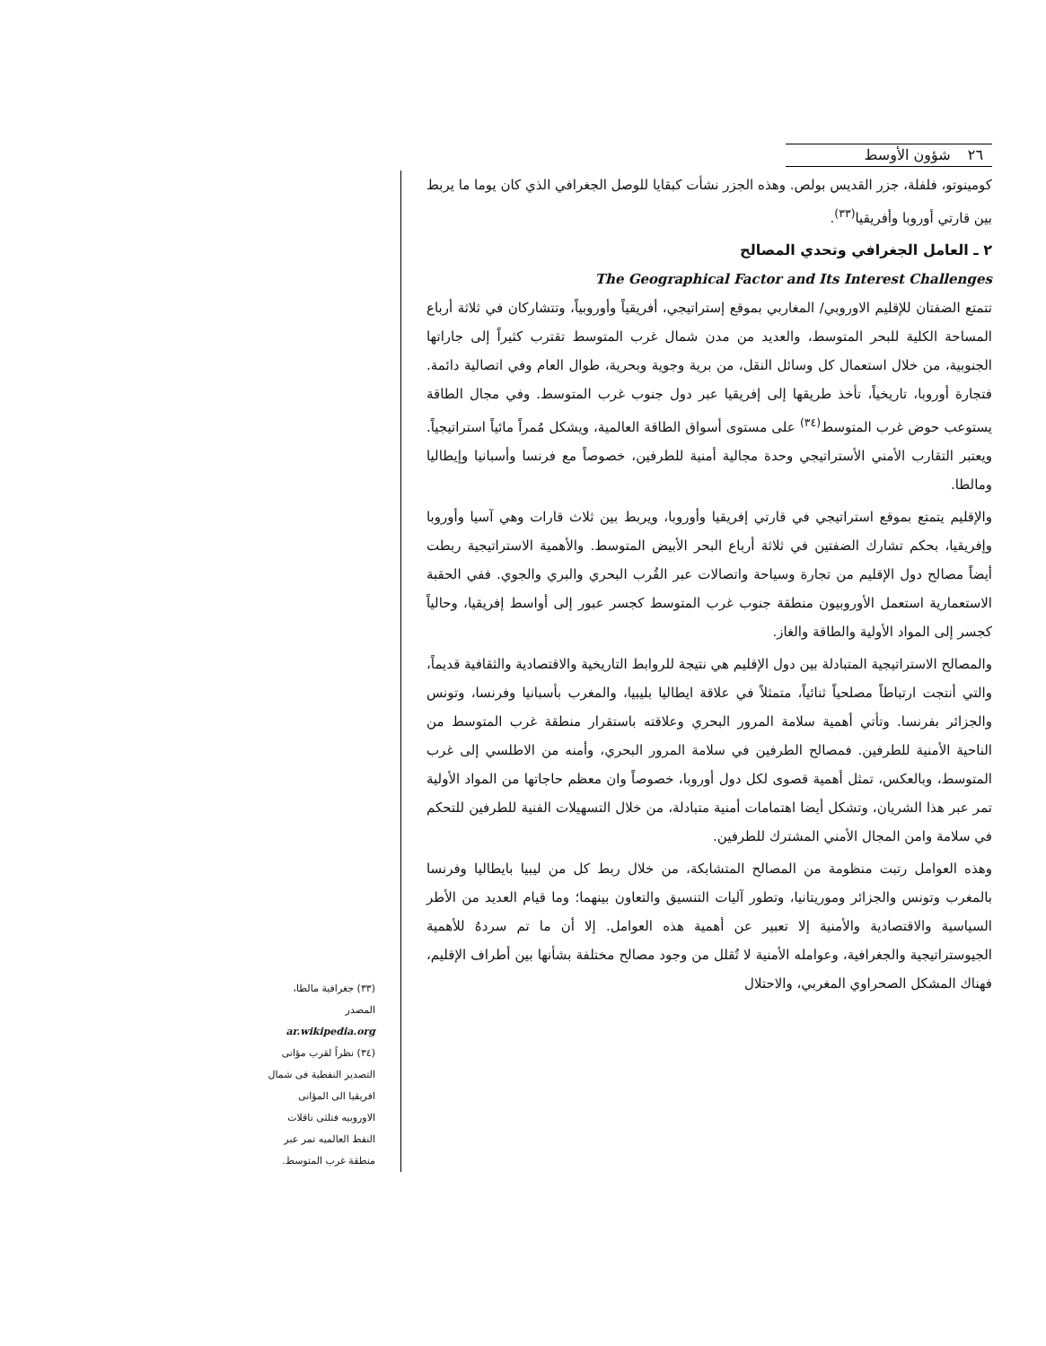٢٦ شؤون الأوسط
كومينوتو، فلفلة، جزر القديس بولص. وهذه الجزر نشأت كبقايا للوصل الجغرافي الذي كان يوما ما يربط بين قارتي أوروبا وأفريقيا<sup>(٣٣)</sup>.
٢ ـ العامل الجغرافي وتحدي المصالح
The Geographical Factor and Its Interest Challenges
تتمتع الضفتان للإقليم الاوروبي/ المغاربي بموقع إستراتيجي، أفريقياً وأوروبياً، وتتشاركان في ثلاثة أرباع المساحة الكلية للبحر المتوسط، والعديد من مدن شمال غرب المتوسط تقترب كثيراً إلى جاراتها الجنوبية، من خلال استعمال كل وسائل النقل، من برية وجوية وبحرية، طوال العام وفي اتصالية دائمة. فتجارة أوروبا، تاريخياً، تأخذ طريقها إلى إفريقيا عبر دول جنوب غرب المتوسط. وفي مجال الطاقة يستوعب حوض غرب المتوسط<sup>(٣٤)</sup> على مستوى أسواق الطاقة العالمية، ويشكل مُمراً مائياً استراتيجياً. ويعتبر التقارب الأمني الأستراتيجي وحدة مجالية أمنية للطرفين، خصوصاً مع فرنسا وأسبانيا وإيطاليا ومالطا.
والإقليم يتمتع بموقع استراتيجي في قارتي إفريقيا وأوروبا، ويربط بين ثلاث قارات وهي آسيا وأوروبا وإفريقيا، بحكم تشارك الضفتين في ثلاثة أرباع البحر الأبيض المتوسط. والأهمية الاستراتيجية ربطت أيضاً مصالح دول الإقليم من تجارة وسياحة واتصالات عبر القُرب البحري والبري والجوي. ففي الحقبة الاستعمارية استعمل الأوروبيون منطقة جنوب غرب المتوسط كجسر عبور إلى أواسط إفريقيا، وحالياً كجسر إلى المواد الأولية والطاقة والغاز.
والمصالح الاستراتيجية المتبادلة بين دول الإقليم هي نتيجة للروابط التاريخية والاقتصادية والثقافية قديماً، والتي أنتجت ارتباطاً مصلحياً ثنائياً، متمثلاً في علاقة ايطاليا بليبيا، والمغرب بأسبانيا وفرنسا، وتونس والجزائر بفرنسا. وتأتي أهمية سلامة المرور البحري وعلاقته باستقرار منطقة غرب المتوسط من الناحية الأمنية للطرفين. فمصالح الطرفين في سلامة المرور البحري، وأمنه من الاطلسي إلى غرب المتوسط، وبالعكس، تمثل أهمية قصوى لكل دول أوروبا، خصوصاً وان معظم حاجاتها من المواد الأولية تمر عبر هذا الشريان، وتشكل أيضا اهتمامات أمنية متبادلة، من خلال التسهيلات الفنية للطرفين للتحكم في سلامة وامن المجال الأمني المشترك للطرفين.
وهذه العوامل رتبت منظومة من المصالح المتشابكة، من خلال ربط كل من ليبيا بايطاليا وفرنسا بالمغرب وتونس والجزائر وموريتانيا، وتطور آليات التنسيق والتعاون بينهما؛ وما قيام العديد من الأطر السياسية والاقتصادية والأمنية إلا تعبير عن أهمية هذه العوامل. إلا أن ما تم سردهُ للأهمية الجيوستراتيجية والجغرافية، وعوامله الأمنية لا تُقلل من وجود مصالح مختلفة بشأنها بين أطراف الإقليم، فهناك المشكل الصحراوي المغربي، والاحتلال
(٣٣) جغرافية مالطا، المصدر
ar.wikipedia.org
(٣٤) نظراً لقرب مؤانى التصدير النفطية فى شمال افريقيا الى المؤانى الاوروبيه فتلثى ناقلات النفط العالميه تمر عبر منطقة غرب المتوسط.